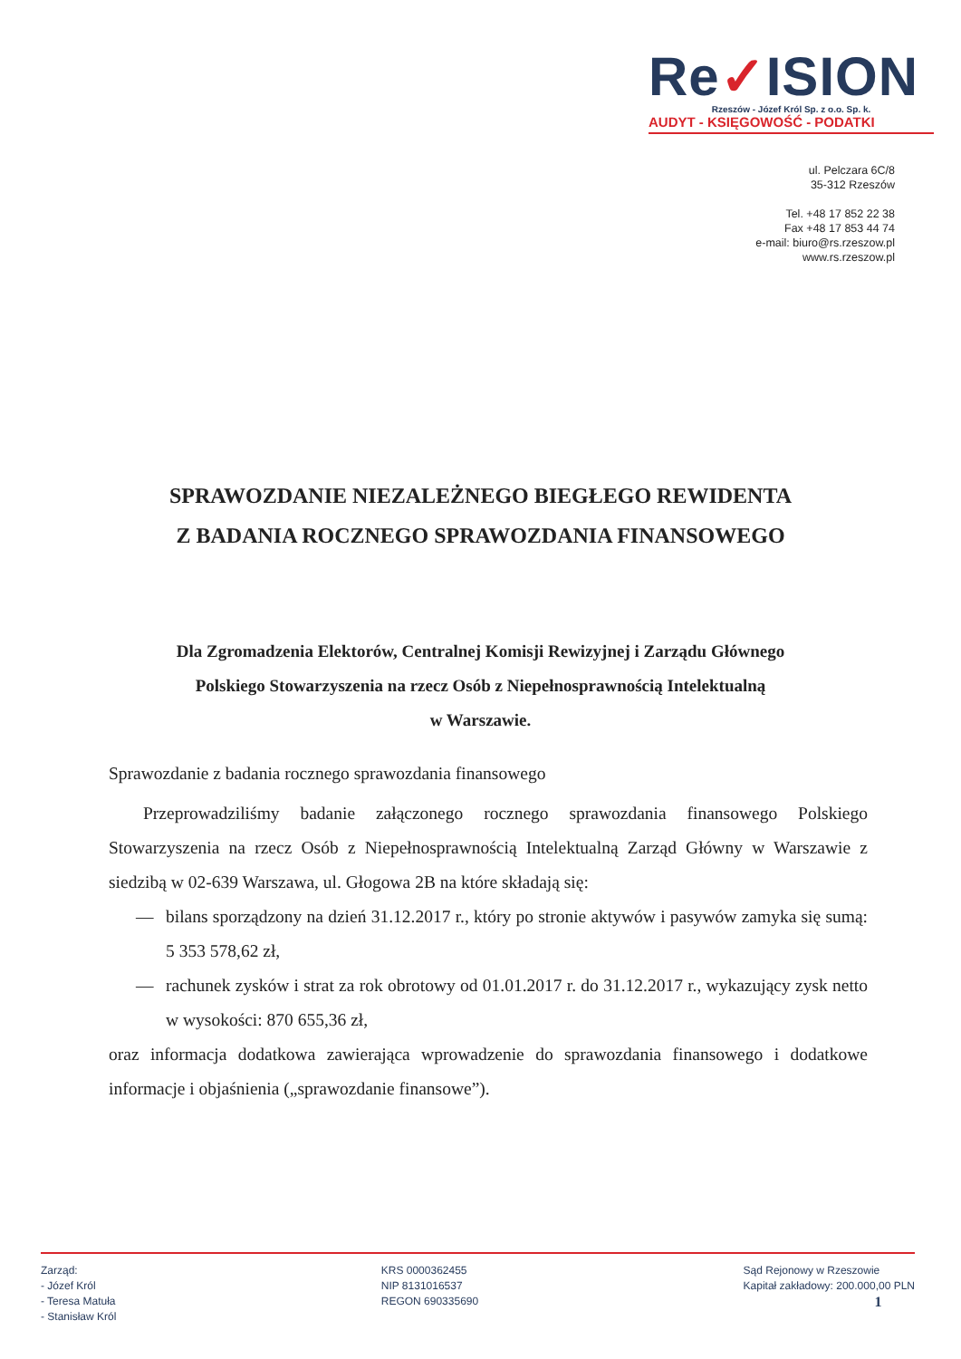Re✓ISION
Rzeszów - Józef Król Sp. z o.o. Sp. k.
AUDYT - KSIĘGOWOŚĆ - PODATKI
ul. Pelczara 6C/8
35-312 Rzeszów
Tel. +48 17 852 22 38
Fax +48 17 853 44 74
e-mail: biuro@rs.rzeszow.pl
www.rs.rzeszow.pl
SPRAWOZDANIE NIEZALEŻNEGO BIEGŁEGO REWIDENTA
Z BADANIA ROCZNEGO SPRAWOZDANIA FINANSOWEGO
Dla Zgromadzenia Elektorów, Centralnej Komisji Rewizyjnej i Zarządu Głównego
Polskiego Stowarzyszenia na rzecz Osób z Niepełnosprawnością Intelektualną
w Warszawie.
Sprawozdanie z badania rocznego sprawozdania finansowego
Przeprowadziliśmy badanie załączonego rocznego sprawozdania finansowego Polskiego Stowarzyszenia na rzecz Osób z Niepełnosprawnością Intelektualną Zarząd Główny w Warszawie z siedzibą w 02-639 Warszawa, ul. Głogowa 2B na które składają się:
— bilans sporządzony na dzień 31.12.2017 r., który po stronie aktywów i pasywów zamyka się sumą: 5 353 578,62 zł,
— rachunek zysków i strat za rok obrotowy od 01.01.2017 r. do 31.12.2017 r., wykazujący zysk netto w wysokości: 870 655,36 zł,
oraz informacja dodatkowa zawierająca wprowadzenie do sprawozdania finansowego i dodatkowe informacje i objaśnienia („sprawozdanie finansowe”).
Zarząd:
- Józef Król
- Teresa Matuła
- Stanisław Król
KRS 0000362455
NIP 8131016537
REGON 690335690
Sąd Rejonowy w Rzeszowie
Kapitał zakładowy: 200.000,00 PLN
1